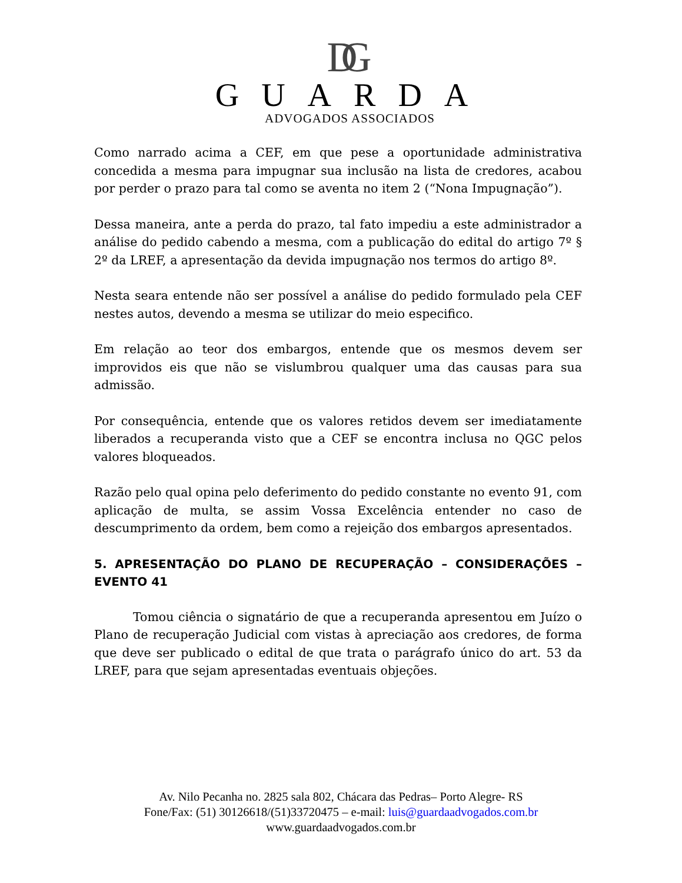DG
GUARDA
ADVOGADOS ASSOCIADOS
Como narrado acima a CEF, em que pese a oportunidade administrativa concedida a mesma para impugnar sua inclusão na lista de credores, acabou por perder o prazo para tal como se aventa no item 2 (“Nona Impugnação”).
Dessa maneira, ante a perda do prazo, tal fato impediu a este administrador a análise do pedido cabendo a mesma, com a publicação do edital do artigo 7º § 2º da LREF, a apresentação da devida impugnação nos termos do artigo 8º.
Nesta seara entende não ser possível a análise do pedido formulado pela CEF nestes autos, devendo a mesma se utilizar do meio especifico.
Em relação ao teor dos embargos, entende que os mesmos devem ser improvidos eis que não se vislumbrou qualquer uma das causas para sua admissão.
Por consequência, entende que os valores retidos devem ser imediatamente liberados a recuperanda visto que a CEF se encontra inclusa no QGC pelos valores bloqueados.
Razão pelo qual opina pelo deferimento do pedido constante no evento 91, com aplicação de multa, se assim Vossa Excelência entender no caso de descumprimento da ordem, bem como a rejeição dos embargos apresentados.
5. APRESENTAÇÃO DO PLANO DE RECUPERAÇÃO – CONSIDERAÇÕES – EVENTO 41
Tomou ciência o signatário de que a recuperanda apresentou em Juízo o Plano de recuperação Judicial com vistas à apreciação aos credores, de forma que deve ser publicado o edital de que trata o parágrafo único do art. 53 da LREF, para que sejam apresentadas eventuais objeções.
Av. Nilo Pecanha no. 2825 sala 802, Chácara das Pedras– Porto Alegre- RS
Fone/Fax: (51) 30126618/(51)33720475 – e-mail: luis@guardaadvogados.com.br
www.guardaadvogados.com.br